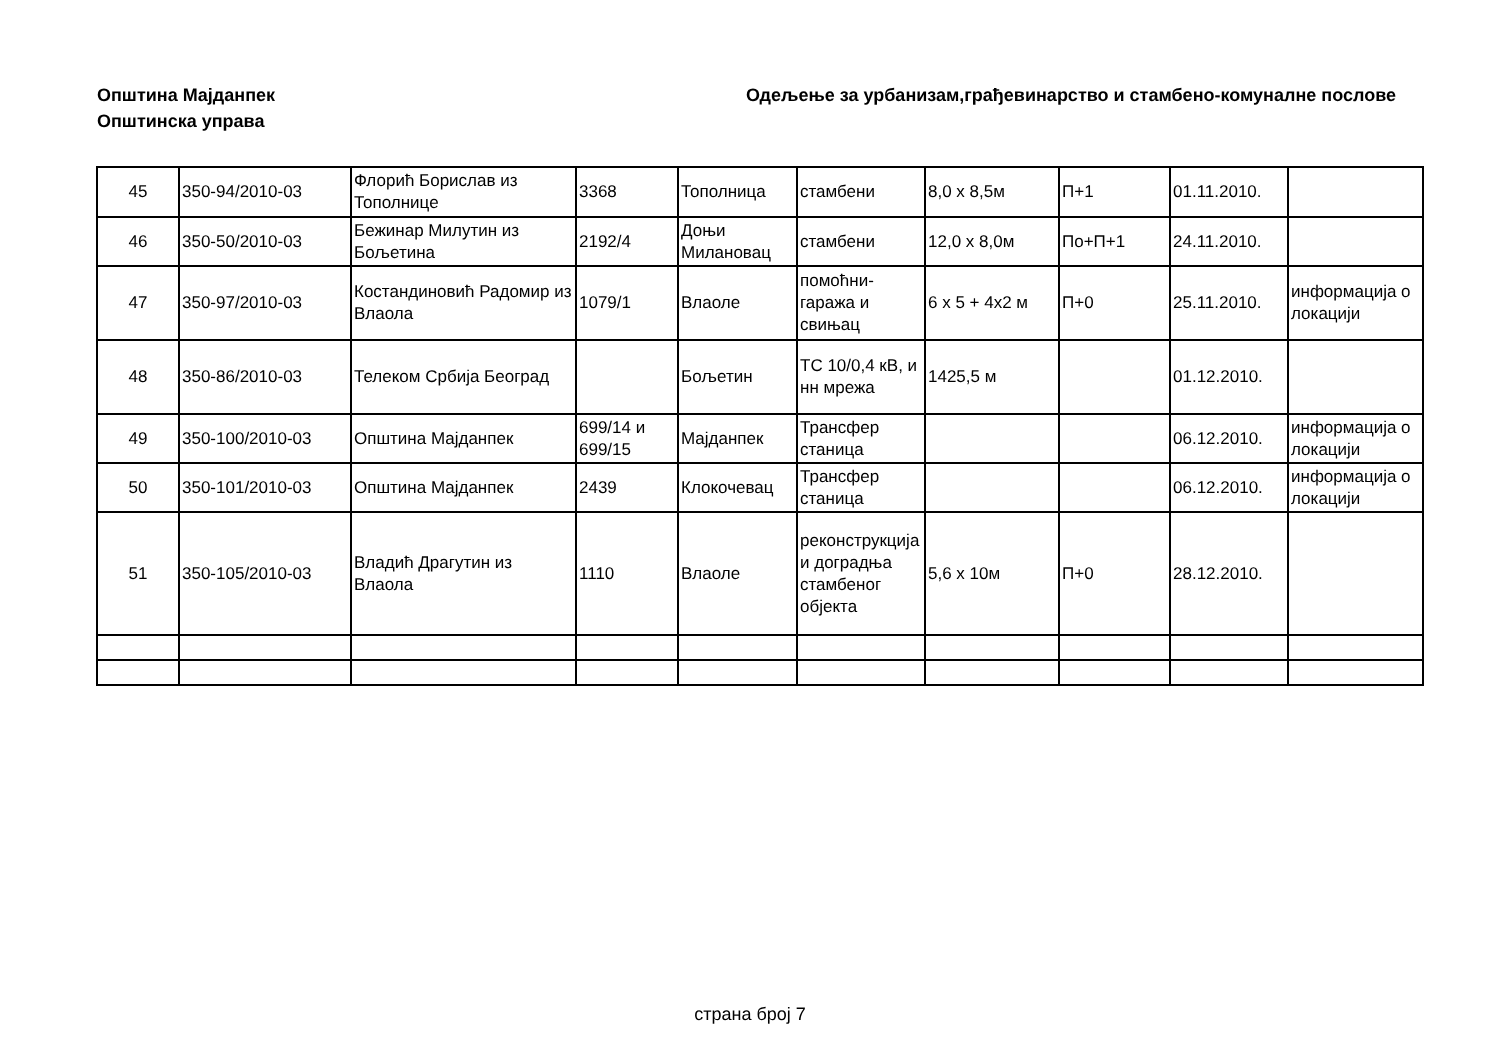Општина Мајданпек
Општинска управа
Одељење за урбанизам,грађевинарство и стамбено-комуналне послове
| 45 | 350-94/2010-03 | Флорић Борислав из Тополнице | 3368 | Тополница | стамбени | 8,0 x 8,5м | П+1 | 01.11.2010. | |
| 46 | 350-50/2010-03 | Бежинар Милутин из Бољетина | 2192/4 | Доњи Милановац | стамбени | 12,0 x 8,0м | По+П+1 | 24.11.2010. | |
| 47 | 350-97/2010-03 | Костандиновић Радомир из Влаола | 1079/1 | Влаоле | помоћни-гаража и свињац | 6 x 5 + 4x2 м | П+0 | 25.11.2010. | информација о локацији |
| 48 | 350-86/2010-03 | Телеком Србија Београд | | Бољетин | ТС 10/0,4 кВ, и нн мрежа | 1425,5 м | | 01.12.2010. | |
| 49 | 350-100/2010-03 | Општина Мајданпек | 699/14 и 699/15 | Мајданпек | Трансфер станица | | | 06.12.2010. | информација о локацији |
| 50 | 350-101/2010-03 | Општина Мајданпек | 2439 | Клокочевац | Трансфер станица | | | 06.12.2010. | информација о локацији |
| 51 | 350-105/2010-03 | Владић Драгутин из Влаола | 1110 | Влаоле | реконструкција и доградња стамбеног објекта | 5,6 x 10м | П+0 | 28.12.2010. | |
страна број 7